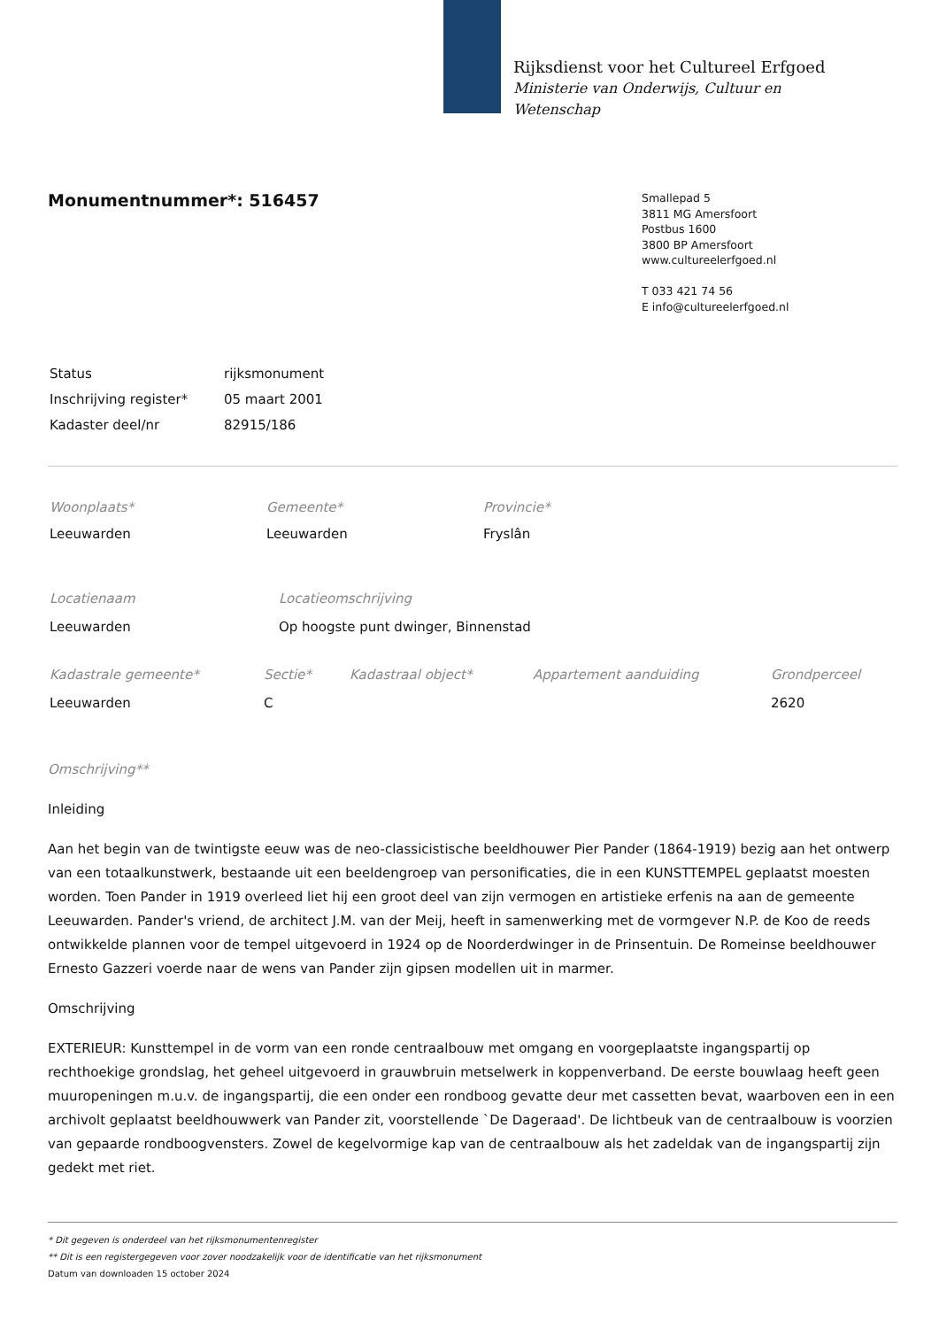Rijksdienst voor het Cultureel Erfgoed
Ministerie van Onderwijs, Cultuur en
Wetenschap
Smallepad 5
3811 MG Amersfoort
Postbus 1600
3800 BP Amersfoort
www.cultureelerfgoed.nl
T 033 421 74 56
E info@cultureelerfgoed.nl
Monumentnummer*: 516457
| Status | rijksmonument |
| Inschrijving register* | 05 maart 2001 |
| Kadaster deel/nr | 82915/186 |
| Woonplaats* | Gemeente* | Provincie* |
| Leeuwarden | Leeuwarden | Fryslân |
| Locatienaam | Locatieomschrijving |
| Leeuwarden | Op hoogste punt dwinger, Binnenstad |
| Kadastrale gemeente* | Sectie* | Kadastraal object* | Appartement aanduiding | Grondperceel |
| Leeuwarden | C | | | 2620 |
Omschrijving**
Inleiding
Aan het begin van de twintigste eeuw was de neo-classicistische beeldhouwer Pier Pander (1864-1919) bezig aan het ontwerp van een totaalkunstwerk, bestaande uit een beeldengroep van personificaties, die in een KUNSTTEMPEL geplaatst moesten worden. Toen Pander in 1919 overleed liet hij een groot deel van zijn vermogen en artistieke erfenis na aan de gemeente Leeuwarden. Pander's vriend, de architect J.M. van der Meij, heeft in samenwerking met de vormgever N.P. de Koo de reeds ontwikkelde plannen voor de tempel uitgevoerd in 1924 op de Noorderdwinger in de Prinsentuin. De Romeinse beeldhouwer Ernesto Gazzeri voerde naar de wens van Pander zijn gipsen modellen uit in marmer.
Omschrijving
EXTERIEUR: Kunsttempel in de vorm van een ronde centraalbouw met omgang en voorgeplaatste ingangspartij op rechthoekige grondslag, het geheel uitgevoerd in grauwbruin metselwerk in koppenverband. De eerste bouwlaag heeft geen muuropeningen m.u.v. de ingangspartij, die een onder een rondboog gevatte deur met cassetten bevat, waarboven een in een archivolt geplaatst beeldhouwwerk van Pander zit, voorstellende `De Dageraad'. De lichtbeuk van de centraalbouw is voorzien van gepaarde rondboogvensters. Zowel de kegelvormige kap van de centraalbouw als het zadeldak van de ingangspartij zijn gedekt met riet.
* Dit gegeven is onderdeel van het rijksmonumentenregister
** Dit is een registergegeven voor zover noodzakelijk voor de identificatie van het rijksmonument
Datum van downloaden 15 october 2024